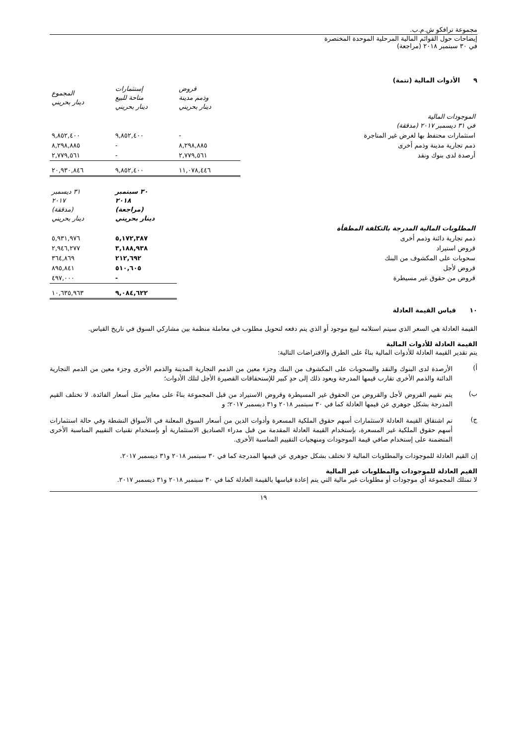مجموعة ترافكو ش.م.ب.
إيضاحات حول القوائم المالية المرحلية الموحدة المختصرة
في ٣٠ سبتمبر ٢٠١٨ (مراجعة)
٩ الأدوات المالية (تتمة)
| | قروض وذمم مدينة دينار بحريني | إستثمارات متاحة للبيع دينار بحريني | المجموع دينار بحريني |
| الموجودات المالية في ٣١ ديسمبر ٢٠١٧ (مدققة) | | | |
| استثمارات محتفظ بها لغرض غير المتاجرة | - | ٩,٨٥٢,٤٠٠ | ٩,٨٥٢,٤٠٠ |
| ذمم تجارية مدينة وذمم أخرى | ٨,٢٩٨,٨٨٥ | - | ٨,٢٩٨,٨٨٥ |
| أرصدة لدى بنوك ونقد | ٢,٧٧٩,٥٦١ | - | ٢,٧٧٩,٥٦١ |
| | ١١,٠٧٨,٤٤٦ | ٩,٨٥٢,٤٠٠ | ٢٠,٩٣٠,٨٤٦ |
| | ٣٠ سبتمبر ٢٠١٨ (مراجعة) دينار بحريني | ٣١ ديسمبر ٢٠١٧ (مدققة) دينار بحريني |
| المطلوبات المالية المدرجة بالتكلفة المطفأة | | |
| ذمم تجارية دائنة وذمم أخرى | ٥,١٧٢,٣٨٧ | ٥,٩٣١,٩٧٦ |
| قروض استيراد | ٣,١٨٨,٩٣٨ | ٢,٩٤٦,٢٧٧ |
| سحوبات على المكشوف من البنك | ٢١٢,٦٩٢ | ٣٦٤,٨٦٩ |
| قروض لأجل | ٥١٠,٦٠٥ | ٨٩٥,٨٤١ |
| قروض من حقوق غير مسيطرة | - | ٤٩٧,٠٠٠ |
| | ٩,٠٨٤,٦٢٢ | ١٠,٦٣٥,٩٦٣ |
١٠ قياس القيمة العادلة
القيمة العادلة هي السعر الذي سيتم استلامه لبيع موجود أو الذي يتم دفعه لتحويل مطلوب في معاملة منظمة بين مشاركي السوق في تاريخ القياس.
القيمة العادلة للأدوات المالية
يتم تقدير القيمة العادلة للأدوات المالية بناءً على الطرق والافتراضات التالية:
أ)
الأرصدة لدى البنوك والنقد والسحوبات على المكشوف من البنك وجزء معين من الذمم التجارية المدينة والذمم الأخرى وجزء معين من الذمم التجارية الدائنة والذمم الأخرى تقارب قيمها المدرجة ويعود ذلك إلى حدٍ كبير للإستحقاقات القصيرة الأجل لتلك الأدوات؛
ب)
يتم تقييم القروض لأجل والقروض من الحقوق غير المسيطرة وقروض الاستيراد من قبل المجموعة بناءً على معايير مثل أسعار الفائدة. لا تختلف القيم المدرجة بشكل جوهري عن قيمها العادلة كما في ٣٠ سبتمبر ٢٠١٨ و٣١ ديسمبر ٢٠١٧؛ و
ج)
تم اشتقاق القيمة العادلة لاستثمارات أسهم حقوق الملكية المسعرة وأدوات الدين من أسعار السوق المعلنة في الأسواق النشطة وفي حالة استثمارات أسهم حقوق الملكية غير المسعرة، بإستخدام القيمة العادلة المقدمة من قبل مدراء الصناديق الاستثمارية أو بإستخدام تقنيات التقييم المناسبة الأخرى المتضمنة على إستخدام صافي قيمة الموجودات ومنهجيات التقييم المناسبة الأخرى.
إن القيم العادلة للموجودات والمطلوبات المالية لا تختلف بشكل جوهري عن قيمها المدرجة كما في ٣٠ سبتمبر ٢٠١٨ و٣١ ديسمبر ٢٠١٧.
القيم العادلة للموجودات والمطلوبات غير المالية
لا تمتلك المجموعة أي موجودات أو مطلوبات غير مالية التي يتم إعادة قياسها بالقيمة العادلة كما في ٣٠ سبتمبر ٢٠١٨ و٣١ ديسمبر ٢٠١٧.
١٩